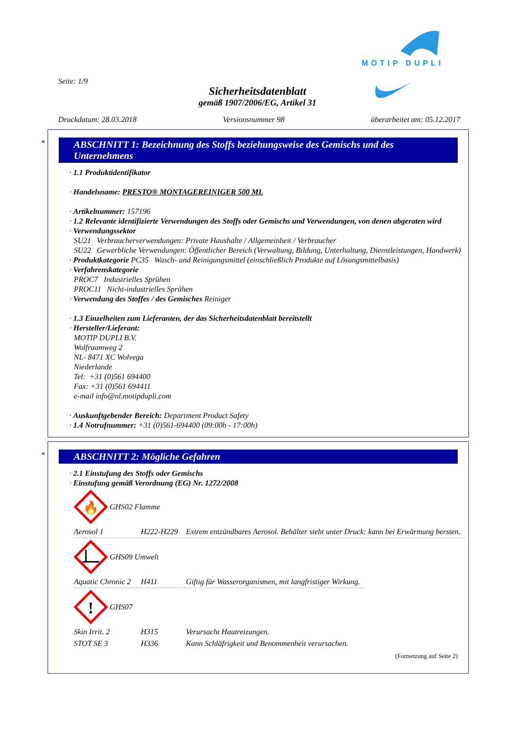MOTIP DUPLI
Seite: 1/9
Sicherheitsdatenblatt
gemäß 1907/2006/EG, Artikel 31
Druckdatum: 28.03.2018 Versionsnummer 98 überarbeitet am: 05.12.2017
*
ABSCHNITT 1: Bezeichnung des Stoffs beziehungsweise des Gemischs und des Unternehmens
· 1.1 Produktidentifikator
· Handelsname: PRESTO® MONTAGEREINIGER 500 ML
· Artikelnummer: 157196
· 1.2 Relevante identifizierte Verwendungen des Stoffs oder Gemischs und Verwendungen, von denen abgeraten wird
· Verwendungssektor
SU21 Verbraucherverwendungen: Private Haushalte / Allgemeinheit / Verbraucher
SU22 Gewerbliche Verwendungen: Öffentlicher Bereich (Verwaltung, Bildung, Unterhaltung, Dienstleistungen, Handwerk)
· Produktkategorie PC35 Wasch- und Reinigungsmittel (einschließlich Produkte auf Lösungsmittelbasis)
· Verfahrenskategorie
PROC7 Industrielles Sprühen
PROC11 Nicht-industrielles Sprühen
· Verwendung des Stoffes / des Gemisches Reiniger
· 1.3 Einzelheiten zum Lieferanten, der das Sicherheitsdatenblatt bereitstellt
· Hersteller/Lieferant:
MOTIP DUPLI B.V.
Wolfraamweg 2
NL- 8471 XC Wolvega
Niederlande
Tel: +31 (0)561 694400
Fax: +31 (0)561 694411
e-mail info@nl.motipdupli.com
· Auskunftgebender Bereich: Department Product Safety
· 1.4 Notrufnummer: +31 (0)561-694400 (09:00h - 17:00h)
*
ABSCHNITT 2: Mögliche Gefahren
· 2.1 Einstufung des Stoffs oder Gemischs
· Einstufung gemäß Verordnung (EG) Nr. 1272/2008
🔥
GHS02 Flamme
| Aerosol 1 | H222-H229 | Extrem entzündbares Aerosol. Behälter steht unter Druck: kann bei Erwärmung bersten. |
GHS09 Umwelt
| Aquatic Chronic 2 | H411 | Giftig für Wasserorganismen, mit langfristiger Wirkung. |
!
GHS07
| Skin Irrit. 2 | H315 | Verursacht Hautreizungen. |
| STOT SE 3 | H336 | Kann Schläfrigkeit und Benommenheit verursachen. |
(Fortsetzung auf Seite 2)